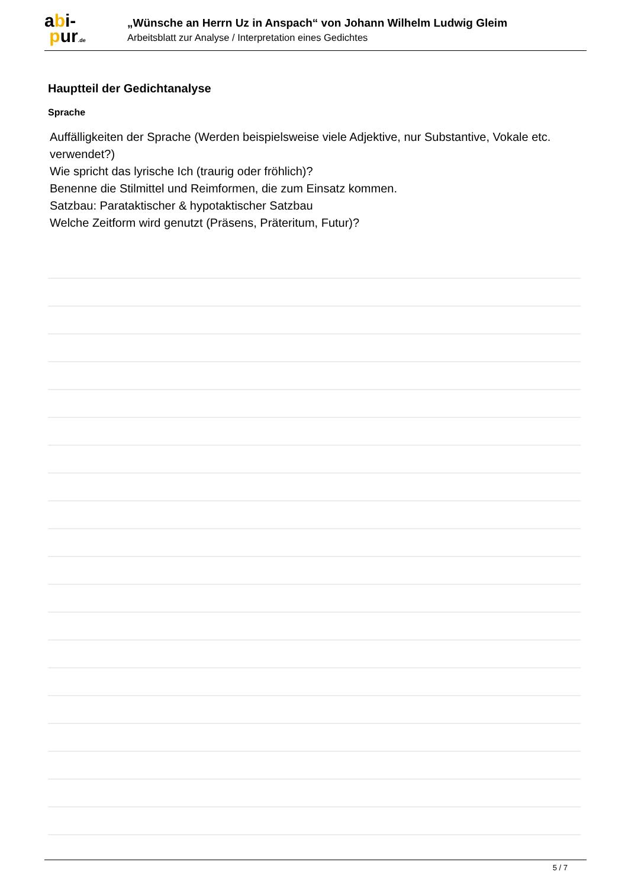abi-
pur.de
„Wünsche an Herrn Uz in Anspach“ von Johann Wilhelm Ludwig Gleim
Arbeitsblatt zur Analyse / Interpretation eines Gedichtes
Hauptteil der Gedichtanalyse
Sprache
Auffälligkeiten der Sprache (Werden beispielsweise viele Adjektive, nur Substantive, Vokale etc. verwendet?)
Wie spricht das lyrische Ich (traurig oder fröhlich)?
Benenne die Stilmittel und Reimformen, die zum Einsatz kommen.
Satzbau: Parataktischer & hypotaktischer Satzbau
Welche Zeitform wird genutzt (Präsens, Präteritum, Futur)?
5 / 7